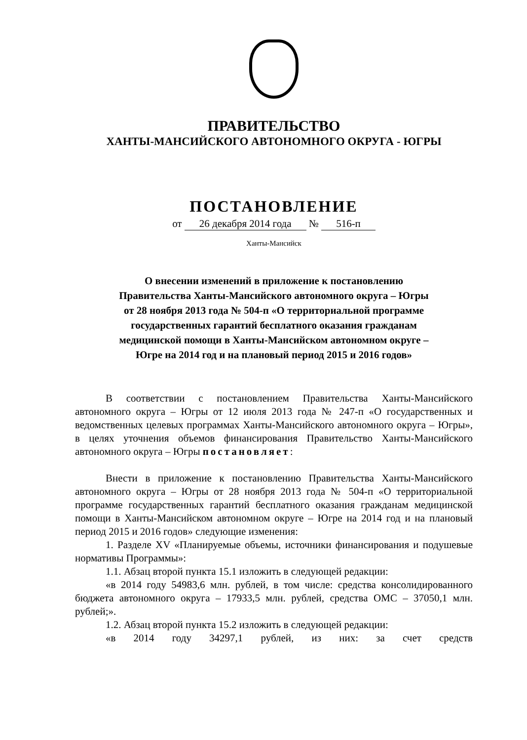ПРАВИТЕЛЬСТВО
ХАНТЫ-МАНСИЙСКОГО АВТОНОМНОГО ОКРУГА - ЮГРЫ
ПОСТАНОВЛЕНИЕ
от 26 декабря 2014 года № 516-п
Ханты-Мансийск
О внесении изменений в приложение к постановлению
Правительства Ханты-Мансийского автономного округа – Югры
от 28 ноября 2013 года № 504-п «О территориальной программе
государственных гарантий бесплатного оказания гражданам
медицинской помощи в Ханты-Мансийском автономном округе –
Югре на 2014 год и на плановый период 2015 и 2016 годов»
В соответствии с постановлением Правительства Ханты-Мансийского автономного округа – Югры от 12 июля 2013 года № 247-п «О государственных и ведомственных целевых программах Ханты-Мансийского автономного округа – Югры», в целях уточнения объемов финансирования Правительство Ханты-Мансийского автономного округа – Югры постановляет:
Внести в приложение к постановлению Правительства Ханты-Мансийского автономного округа – Югры от 28 ноября 2013 года № 504-п «О территориальной программе государственных гарантий бесплатного оказания гражданам медицинской помощи в Ханты-Мансийском автономном округе – Югре на 2014 год и на плановый период 2015 и 2016 годов» следующие изменения:
1. Разделе XV «Планируемые объемы, источники финансирования и подушевые нормативы Программы»:
1.1. Абзац второй пункта 15.1 изложить в следующей редакции:
«в 2014 году 54983,6 млн. рублей, в том числе: средства консолидированного бюджета автономного округа – 17933,5 млн. рублей, средства ОМС – 37050,1 млн. рублей;».
1.2. Абзац второй пункта 15.2 изложить в следующей редакции:
«в 2014 году 34297,1 рублей, из них: за счет средств